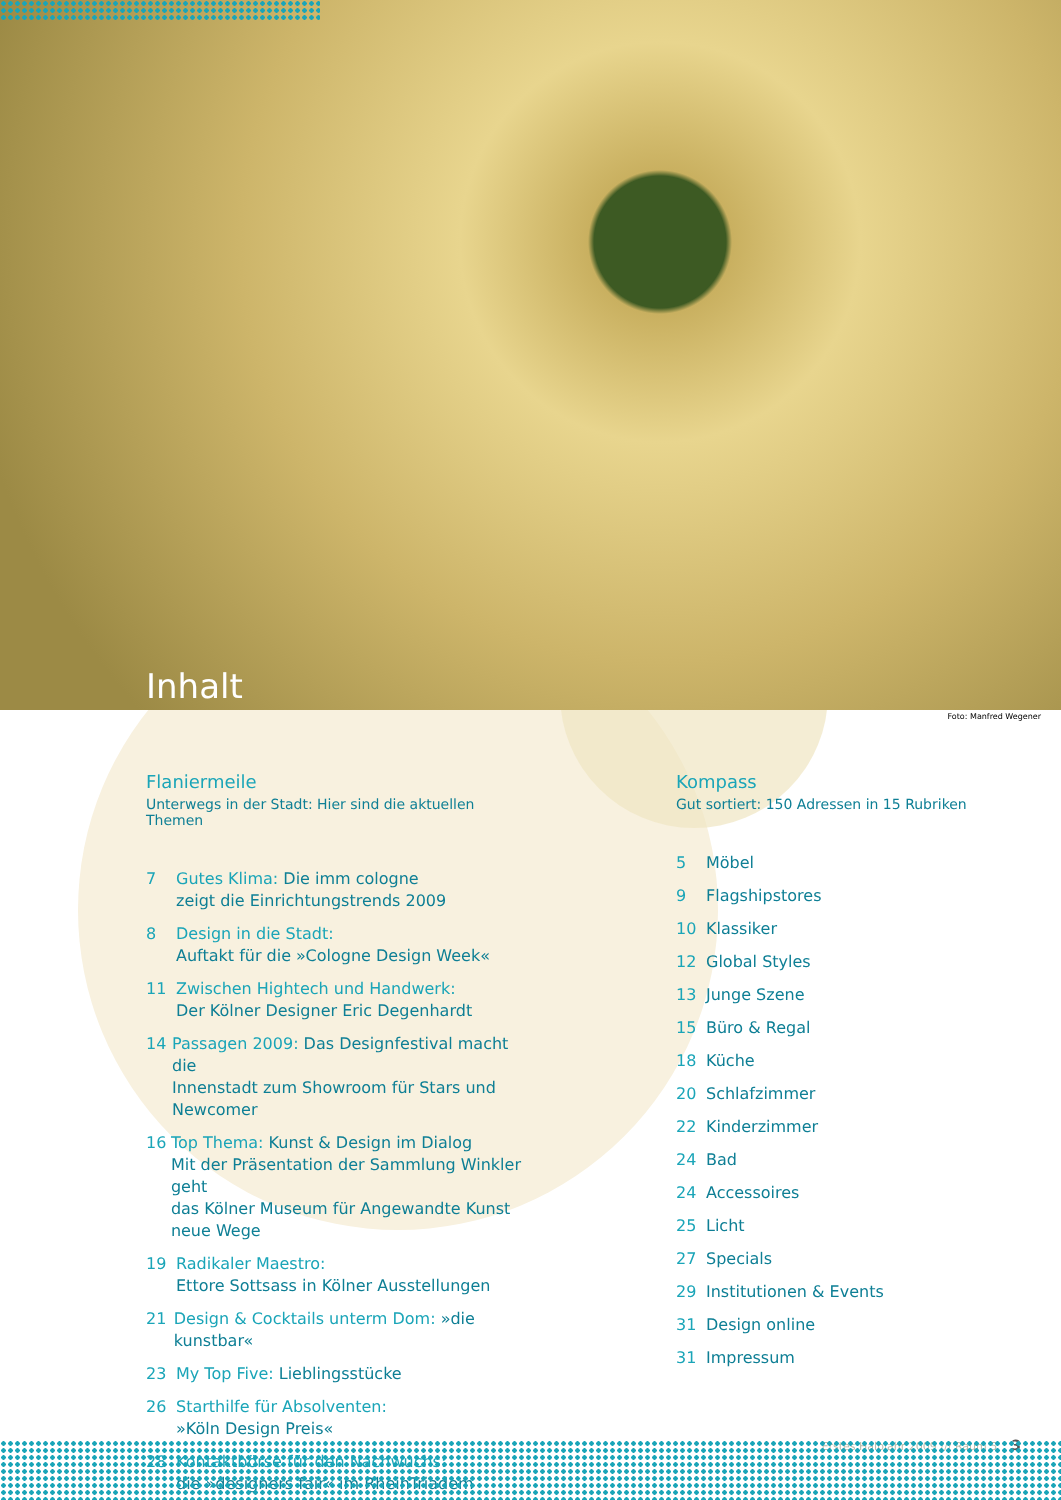Inhalt
Foto: Manfred Wegener
Flaniermeile
Unterwegs in der Stadt: Hier sind die aktuellen Themen
7 Gutes Klima: Die imm cologne
zeigt die Einrichtungstrends 2009
8 Design in die Stadt:
Auftakt für die »Cologne Design Week«
11 Zwischen Hightech und Handwerk:
Der Kölner Designer Eric Degenhardt
14 Passagen 2009: Das Designfestival macht die
Innenstadt zum Showroom für Stars und Newcomer
16 Top Thema: Kunst & Design im Dialog
Mit der Präsentation der Sammlung Winkler geht
das Kölner Museum für Angewandte Kunst neue Wege
19 Radikaler Maestro:
Ettore Sottsass in Kölner Ausstellungen
21 Design & Cocktails unterm Dom: »die kunstbar«
23 My Top Five: Lieblingsstücke
26 Starthilfe für Absolventen:
»Köln Design Preis«
28 Kontaktbörse für den Nachwuchs:
die »designers fair« im RheinTriadem
Kompass
Gut sortiert: 150 Adressen in 15 Rubriken
5 Möbel
9 Flagshipstores
10 Klassiker
12 Global Styles
13 Junge Szene
15 Büro & Regal
18 Küche
20 Schlafzimmer
22 Kinderzimmer
24 Bad
24 Accessoires
25 Licht
27 Specials
29 Institutionen & Events
31 Design online
31 Impressum
Erstes Halbjahr 2009 /// Raum 5 3